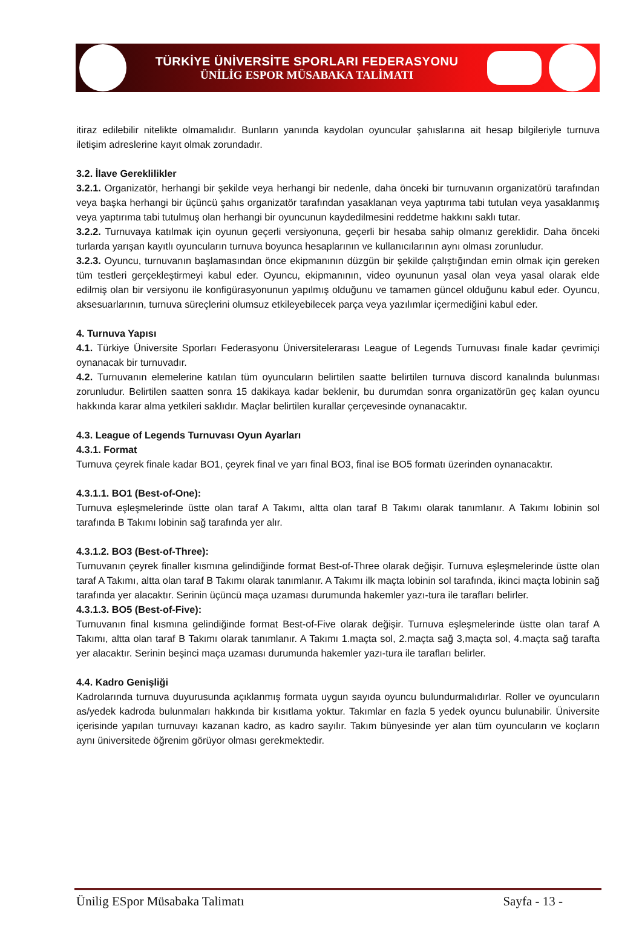TÜRKİYE ÜNİVERSİTE SPORLARI FEDERASYONU
ÜNİLİG ESPOR MÜSABAKA TALİMATI
itiraz edilebilir nitelikte olmamalıdır. Bunların yanında kaydolan oyuncular şahıslarına ait hesap bilgileriyle turnuva iletişim adreslerine kayıt olmak zorundadır.
3.2. İlave Gereklilikler
3.2.1. Organizatör, herhangi bir şekilde veya herhangi bir nedenle, daha önceki bir turnuvanın organizatörü tarafından veya başka herhangi bir üçüncü şahıs organizatör tarafından yasaklanan veya yaptırıma tabi tutulan veya yasaklanmış veya yaptırıma tabi tutulmuş olan herhangi bir oyuncunun kaydedilmesini reddetme hakkını saklı tutar.
3.2.2. Turnuvaya katılmak için oyunun geçerli versiyonuna, geçerli bir hesaba sahip olmanız gereklidir. Daha önceki turlarda yarışan kayıtlı oyuncuların turnuva boyunca hesaplarının ve kullanıcılarının aynı olması zorunludur.
3.2.3. Oyuncu, turnuvanın başlamasından önce ekipmanının düzgün bir şekilde çalıştığından emin olmak için gereken tüm testleri gerçekleştirmeyi kabul eder. Oyuncu, ekipmanının, video oyununun yasal olan veya yasal olarak elde edilmiş olan bir versiyonu ile konfigürasyonunun yapılmış olduğunu ve tamamen güncel olduğunu kabul eder. Oyuncu, aksesuarlarının, turnuva süreçlerini olumsuz etkileyebilecek parça veya yazılımlar içermediğini kabul eder.
4. Turnuva Yapısı
4.1. Türkiye Üniversite Sporları Federasyonu Üniversitelerarası League of Legends Turnuvası finale kadar çevrimiçi oynanacak bir turnuvadır.
4.2. Turnuvanın elemelerine katılan tüm oyuncuların belirtilen saatte belirtilen turnuva discord kanalında bulunması zorunludur. Belirtilen saatten sonra 15 dakikaya kadar beklenir, bu durumdan sonra organizatörün geç kalan oyuncu hakkında karar alma yetkileri saklıdır. Maçlar belirtilen kurallar çerçevesinde oynanacaktır.
4.3. League of Legends Turnuvası Oyun Ayarları
4.3.1. Format
Turnuva çeyrek finale kadar BO1, çeyrek final ve yarı final BO3, final ise BO5 formatı üzerinden oynanacaktır.
4.3.1.1. BO1 (Best-of-One):
Turnuva eşleşmelerinde üstte olan taraf A Takımı, altta olan taraf B Takımı olarak tanımlanır. A Takımı lobinin sol tarafında B Takımı lobinin sağ tarafında yer alır.
4.3.1.2. BO3 (Best-of-Three):
Turnuvanın çeyrek finaller kısmına gelindiğinde format Best-of-Three olarak değişir. Turnuva eşleşmelerinde üstte olan taraf A Takımı, altta olan taraf B Takımı olarak tanımlanır. A Takımı ilk maçta lobinin sol tarafında, ikinci maçta lobinin sağ tarafında yer alacaktır. Serinin üçüncü maça uzaması durumunda hakemler yazı-tura ile tarafları belirler.
4.3.1.3. BO5 (Best-of-Five):
Turnuvanın final kısmına gelindiğinde format Best-of-Five olarak değişir. Turnuva eşleşmelerinde üstte olan taraf A Takımı, altta olan taraf B Takımı olarak tanımlanır. A Takımı 1.maçta sol, 2.maçta sağ 3,maçta sol, 4.maçta sağ tarafta yer alacaktır. Serinin beşinci maça uzaması durumunda hakemler yazı-tura ile tarafları belirler.
4.4. Kadro Genişliği
Kadrolarında turnuva duyurusunda açıklanmış formata uygun sayıda oyuncu bulundurmalıdırlar. Roller ve oyuncuların as/yedek kadroda bulunmaları hakkında bir kısıtlama yoktur. Takımlar en fazla 5 yedek oyuncu bulunabilir. Üniversite içerisinde yapılan turnuvayı kazanan kadro, as kadro sayılır. Takım bünyesinde yer alan tüm oyuncuların ve koçların aynı üniversitede öğrenim görüyor olması gerekmektedir.
Ünilig ESpor Müsabaka Talimatı Sayfa - 13 -